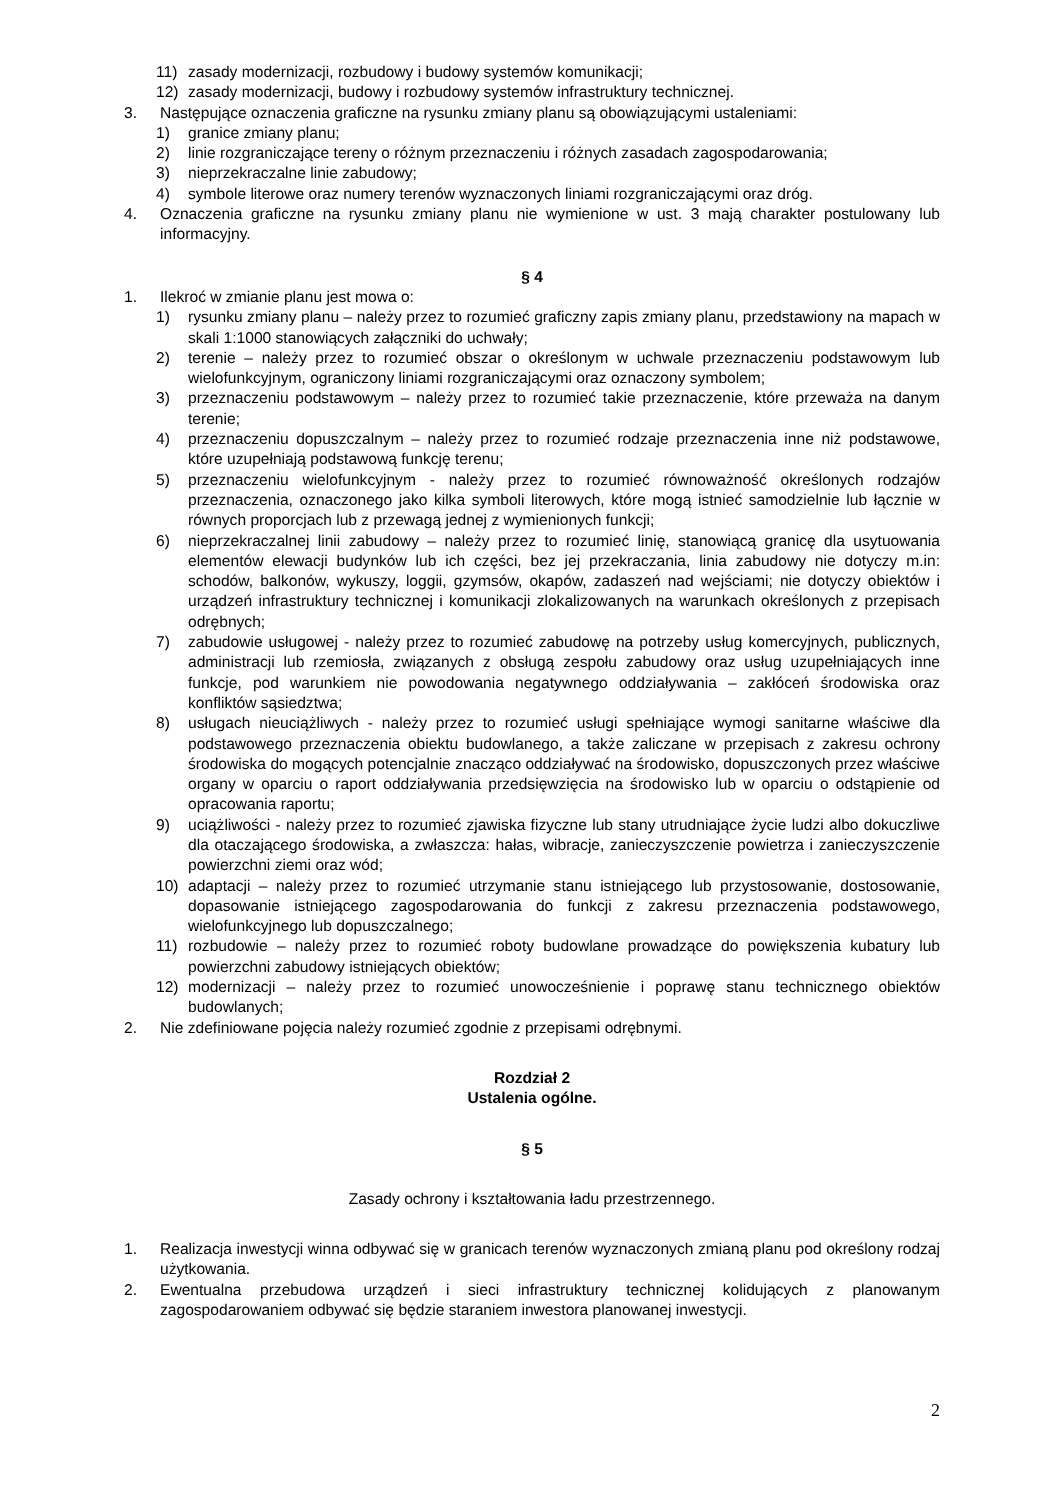11) zasady modernizacji, rozbudowy i budowy systemów komunikacji;
12) zasady modernizacji, budowy i rozbudowy systemów infrastruktury technicznej.
3. Następujące oznaczenia graficzne na rysunku zmiany planu są obowiązującymi ustaleniami:
1) granice zmiany planu;
2) linie rozgraniczające tereny o różnym przeznaczeniu i różnych zasadach zagospodarowania;
3) nieprzekraczalne linie zabudowy;
4) symbole literowe oraz numery terenów wyznaczonych liniami rozgraniczającymi oraz dróg.
4. Oznaczenia graficzne na rysunku zmiany planu nie wymienione w ust. 3 mają charakter postulowany lub informacyjny.
§ 4
1. Ilekroć w zmianie planu jest mowa o:
1) rysunku zmiany planu – należy przez to rozumieć graficzny zapis zmiany planu, przedstawiony na mapach w skali 1:1000 stanowiących załączniki do uchwały;
2) terenie – należy przez to rozumieć obszar o określonym w uchwale przeznaczeniu podstawowym lub wielofunkcyjnym, ograniczony liniami rozgraniczającymi oraz oznaczony symbolem;
3) przeznaczeniu podstawowym – należy przez to rozumieć takie przeznaczenie, które przeważa na danym terenie;
4) przeznaczeniu dopuszczalnym – należy przez to rozumieć rodzaje przeznaczenia inne niż podstawowe, które uzupełniają podstawową funkcję terenu;
5) przeznaczeniu wielofunkcyjnym - należy przez to rozumieć równoważność określonych rodzajów przeznaczenia, oznaczonego jako kilka symboli literowych, które mogą istnieć samodzielnie lub łącznie w równych proporcjach lub z przewagą jednej z wymienionych funkcji;
6) nieprzekraczalnej linii zabudowy – należy przez to rozumieć linię, stanowiącą granicę dla usytuowania elementów elewacji budynków lub ich części, bez jej przekraczania, linia zabudowy nie dotyczy m.in: schodów, balkonów, wykuszy, loggii, gzymsów, okapów, zadaszeń nad wejściami; nie dotyczy obiektów i urządzeń infrastruktury technicznej i komunikacji zlokalizowanych na warunkach określonych z przepisach odrębnych;
7) zabudowie usługowej - należy przez to rozumieć zabudowę na potrzeby usług komercyjnych, publicznych, administracji lub rzemiosła, związanych z obsługą zespołu zabudowy oraz usług uzupełniających inne funkcje, pod warunkiem nie powodowania negatywnego oddziaływania – zakłóceń środowiska oraz konfliktów sąsiedztwa;
8) usługach nieuciążliwych - należy przez to rozumieć usługi spełniające wymogi sanitarne właściwe dla podstawowego przeznaczenia obiektu budowlanego, a także zaliczane w przepisach z zakresu ochrony środowiska do mogących potencjalnie znacząco oddziaływać na środowisko, dopuszczonych przez właściwe organy w oparciu o raport oddziaływania przedsięwzięcia na środowisko lub w oparciu o odstąpienie od opracowania raportu;
9) uciążliwości - należy przez to rozumieć zjawiska fizyczne lub stany utrudniające życie ludzi albo dokuczliwe dla otaczającego środowiska, a zwłaszcza: hałas, wibracje, zanieczyszczenie powietrza i zanieczyszczenie powierzchni ziemi oraz wód;
10) adaptacji – należy przez to rozumieć utrzymanie stanu istniejącego lub przystosowanie, dostosowanie, dopasowanie istniejącego zagospodarowania do funkcji z zakresu przeznaczenia podstawowego, wielofunkcyjnego lub dopuszczalnego;
11) rozbudowie – należy przez to rozumieć roboty budowlane prowadzące do powiększenia kubatury lub powierzchni zabudowy istniejących obiektów;
12) modernizacji – należy przez to rozumieć unowocześnienie i poprawę stanu technicznego obiektów budowlanych;
2. Nie zdefiniowane pojęcia należy rozumieć zgodnie z przepisami odrębnymi.
Rozdział 2
Ustalenia ogólne.
§ 5
Zasady ochrony i kształtowania ładu przestrzennego.
1. Realizacja inwestycji winna odbywać się w granicach terenów wyznaczonych zmianą planu pod określony rodzaj użytkowania.
2. Ewentualna przebudowa urządzeń i sieci infrastruktury technicznej kolidujących z planowanym zagospodarowaniem odbywać się będzie staraniem inwestora planowanej inwestycji.
2